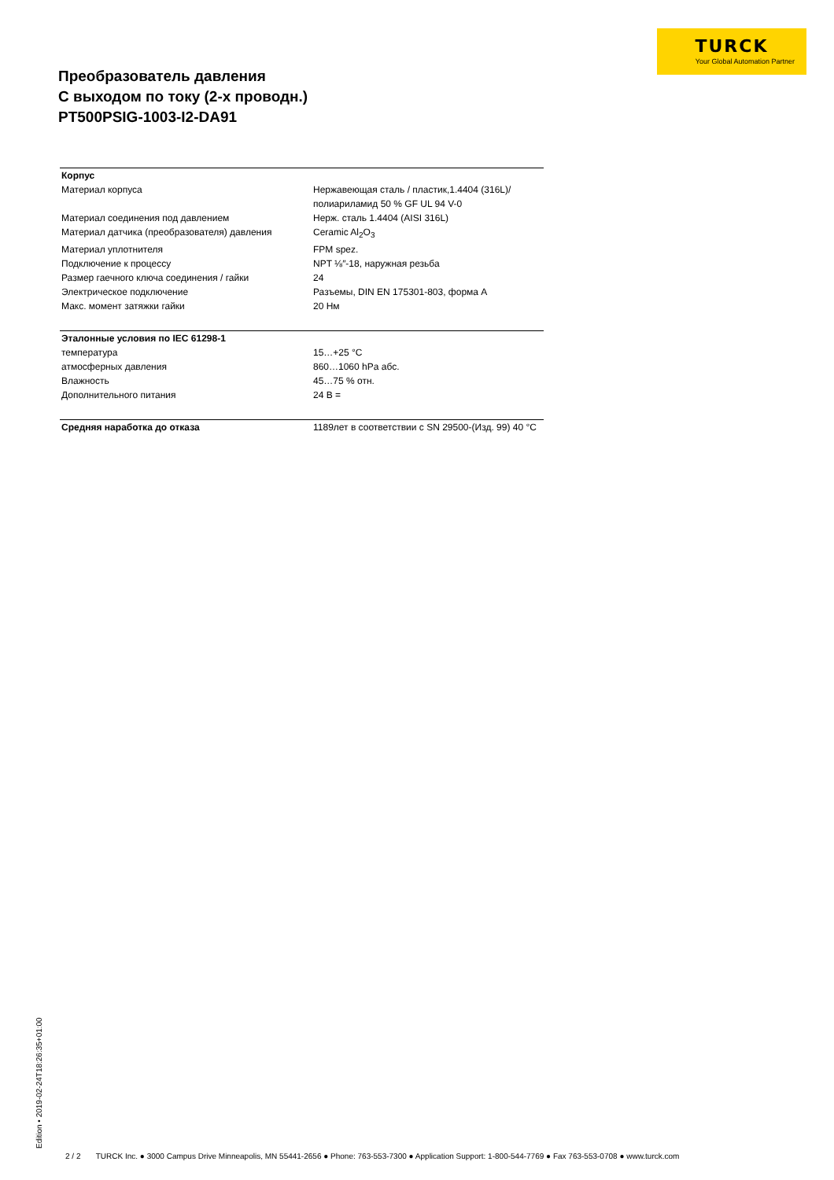TURCK
Your Global Automation Partner
Преобразователь давления
С выходом по току (2-х проводн.)
PT500PSIG-1003-I2-DA91
| Корпус | |
| Материал корпуса | Нержавеющая сталь / пластик,1.4404 (316L)/ полиариламид 50 % GF UL 94 V-0 |
| Материал соединения под давлением | Нерж. сталь 1.4404 (AISI 316L) |
| Материал датчика (преобразователя) давления | Ceramic Al<sub>2</sub>O<sub>3</sub> |
| Материал уплотнителя | FPM spez. |
| Подключение к процессу | NPT ⅛″-18, наружная резьба |
| Размер гаечного ключа соединения / гайки | 24 |
| Электрическое подключение | Разъемы, DIN EN 175301-803, форма A |
| Макс. момент затяжки гайки | 20 Нм |
| Эталонные условия по IEC 61298-1 | |
| температура | 15…+25 °C |
| атмосферных давления | 860…1060 hPa абс. |
| Влажность | 45…75 % отн. |
| Дополнительного питания | 24 В = |
| Средняя наработка до отказа | 1189лет в соответствии с SN 29500-(Изд. 99) 40 °C |
Edition • 2019-02-24T18:26:35+01:00
2 / 2 TURCK Inc. ● 3000 Campus Drive Minneapolis, MN 55441-2656 ● Phone: 763-553-7300 ● Application Support: 1-800-544-7769 ● Fax 763-553-0708 ● www.turck.com